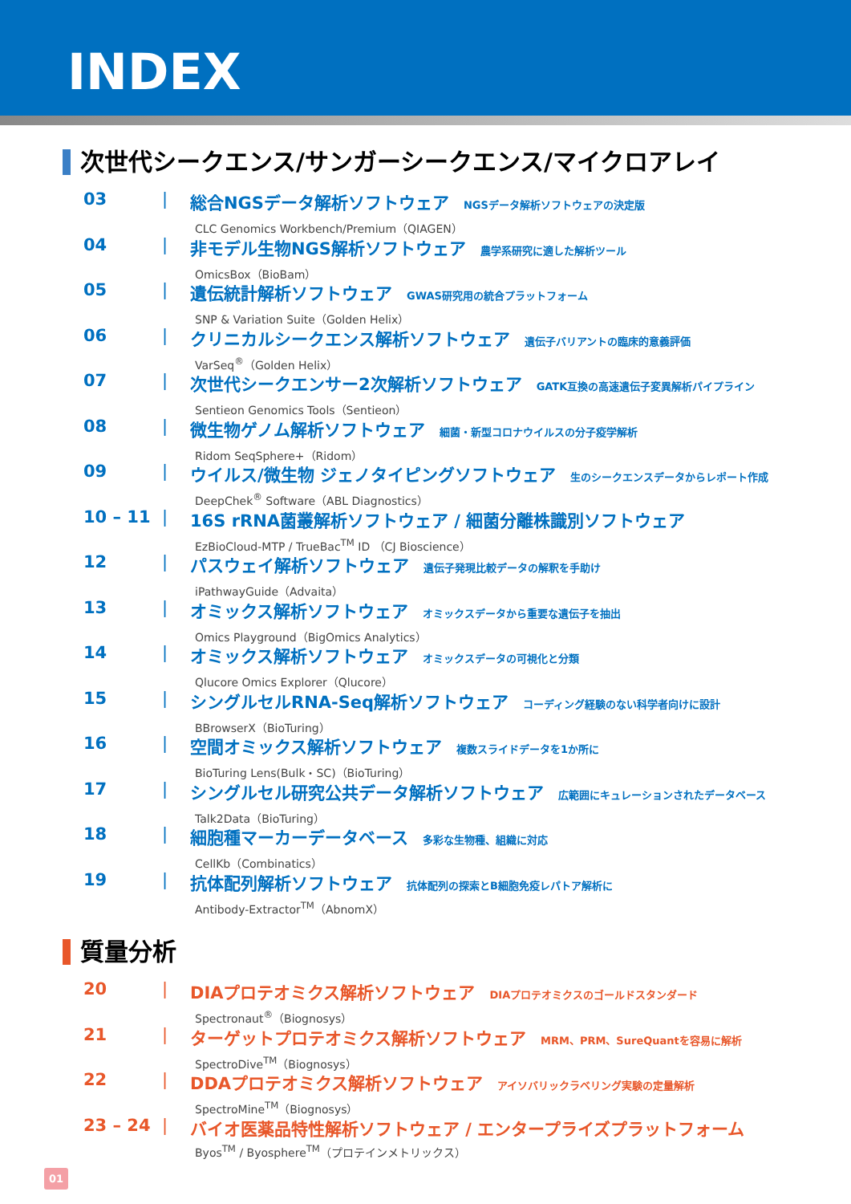INDEX
次世代シークエンス/サンガーシークエンス/マイクロアレイ
03 | 総合NGSデータ解析ソフトウェア NGSデータ解析ソフトウェアの決定版
CLC Genomics Workbench/Premium（QIAGEN）
04 | 非モデル生物NGS解析ソフトウェア 農学系研究に適した解析ツール
OmicsBox（BioBam）
05 | 遺伝統計解析ソフトウェア GWAS研究用の統合プラットフォーム
SNP & Variation Suite（Golden Helix）
06 | クリニカルシークエンス解析ソフトウェア 遺伝子バリアントの臨床的意義評価
VarSeq<sup>®</sup>（Golden Helix）
07 | 次世代シークエンサー2次解析ソフトウェア GATK互換の高速遺伝子変異解析パイプライン
Sentieon Genomics Tools（Sentieon）
08 | 微生物ゲノム解析ソフトウェア 細菌・新型コロナウイルスの分子疫学解析
Ridom SeqSphere+（Ridom）
09 | ウイルス/微生物 ジェノタイピングソフトウェア 生のシークエンスデータからレポート作成
DeepChek<sup>®</sup> Software（ABL Diagnostics）
10 – 11 | 16S rRNA菌叢解析ソフトウェア / 細菌分離株識別ソフトウェア
EzBioCloud-MTP / TrueBac<sup>TM</sup> ID （CJ Bioscience）
12 | パスウェイ解析ソフトウェア 遺伝子発現比較データの解釈を手助け
iPathwayGuide（Advaita）
13 | オミックス解析ソフトウェア オミックスデータから重要な遺伝子を抽出
Omics Playground（BigOmics Analytics）
14 | オミックス解析ソフトウェア オミックスデータの可視化と分類
Qlucore Omics Explorer（Qlucore）
15 | シングルセルRNA-Seq解析ソフトウェア コーディング経験のない科学者向けに設計
BBrowserX（BioTuring）
16 | 空間オミックス解析ソフトウェア 複数スライドデータを1か所に
BioTuring Lens(Bulk・SC)（BioTuring）
17 | シングルセル研究公共データ解析ソフトウェア 広範囲にキュレーションされたデータベース
Talk2Data（BioTuring）
18 | 細胞種マーカーデータベース 多彩な生物種、組織に対応
CellKb（Combinatics）
19 | 抗体配列解析ソフトウェア 抗体配列の探索とB細胞免疫レパトア解析に
Antibody-Extractor<sup>TM</sup>（AbnomX）
質量分析
20 | DIAプロテオミクス解析ソフトウェア DIAプロテオミクスのゴールドスタンダード
Spectronaut<sup>®</sup>（Biognosys）
21 | ターゲットプロテオミクス解析ソフトウェア MRM、PRM、SureQuantを容易に解析
SpectroDive<sup>TM</sup>（Biognosys）
22 | DDAプロテオミクス解析ソフトウェア アイソバリックラベリング実験の定量解析
SpectroMine<sup>TM</sup>（Biognosys）
23 – 24 | バイオ医薬品特性解析ソフトウェア / エンタープライズプラットフォーム
Byos<sup>TM</sup> / Byosphere<sup>TM</sup>（プロテインメトリックス）
01